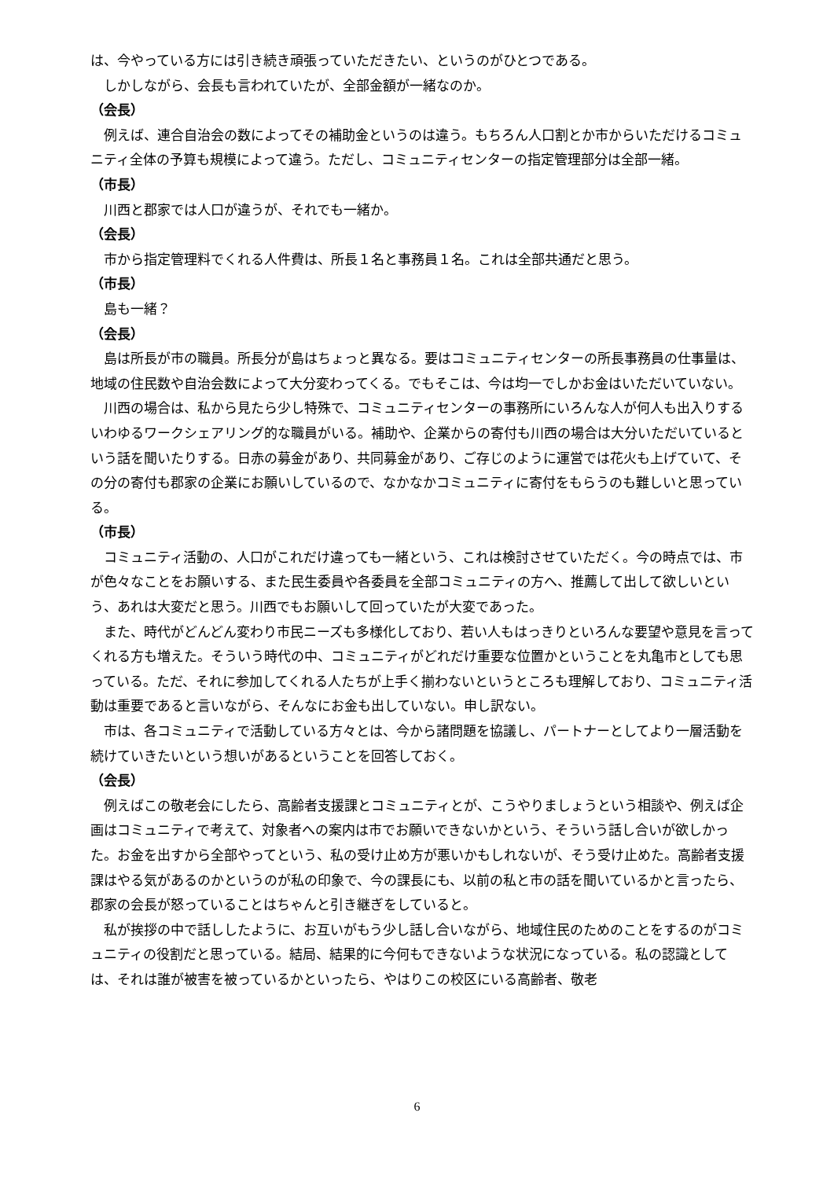は、今やっている方には引き続き頑張っていただきたい、というのがひとつである。
しかしながら、会長も言われていたが、全部金額が一緒なのか。
（会長）
例えば、連合自治会の数によってその補助金というのは違う。もちろん人口割とか市からいただけるコミュニティ全体の予算も規模によって違う。ただし、コミュニティセンターの指定管理部分は全部一緒。
（市長）
川西と郡家では人口が違うが、それでも一緒か。
（会長）
市から指定管理料でくれる人件費は、所長１名と事務員１名。これは全部共通だと思う。
（市長）
島も一緒？
（会長）
島は所長が市の職員。所長分が島はちょっと異なる。要はコミュニティセンターの所長事務員の仕事量は、地域の住民数や自治会数によって大分変わってくる。でもそこは、今は均一でしかお金はいただいていない。
川西の場合は、私から見たら少し特殊で、コミュニティセンターの事務所にいろんな人が何人も出入りするいわゆるワークシェアリング的な職員がいる。補助や、企業からの寄付も川西の場合は大分いただいているという話を聞いたりする。日赤の募金があり、共同募金があり、ご存じのように運営では花火も上げていて、その分の寄付も郡家の企業にお願いしているので、なかなかコミュニティに寄付をもらうのも難しいと思っている。
（市長）
コミュニティ活動の、人口がこれだけ違っても一緒という、これは検討させていただく。今の時点では、市が色々なことをお願いする、また民生委員や各委員を全部コミュニティの方へ、推薦して出して欲しいという、あれは大変だと思う。川西でもお願いして回っていたが大変であった。
また、時代がどんどん変わり市民ニーズも多様化しており、若い人もはっきりといろんな要望や意見を言ってくれる方も増えた。そういう時代の中、コミュニティがどれだけ重要な位置かということを丸亀市としても思っている。ただ、それに参加してくれる人たちが上手く揃わないというところも理解しており、コミュニティ活動は重要であると言いながら、そんなにお金も出していない。申し訳ない。
市は、各コミュニティで活動している方々とは、今から諸問題を協議し、パートナーとしてより一層活動を続けていきたいという想いがあるということを回答しておく。
（会長）
例えばこの敬老会にしたら、高齢者支援課とコミュニティとが、こうやりましょうという相談や、例えば企画はコミュニティで考えて、対象者への案内は市でお願いできないかという、そういう話し合いが欲しかった。お金を出すから全部やってという、私の受け止め方が悪いかもしれないが、そう受け止めた。高齢者支援課はやる気があるのかというのが私の印象で、今の課長にも、以前の私と市の話を聞いているかと言ったら、郡家の会長が怒っていることはちゃんと引き継ぎをしていると。
私が挨拶の中で話ししたように、お互いがもう少し話し合いながら、地域住民のためのことをするのがコミュニティの役割だと思っている。結局、結果的に今何もできないような状況になっている。私の認識としては、それは誰が被害を被っているかといったら、やはりこの校区にいる高齢者、敬老
6